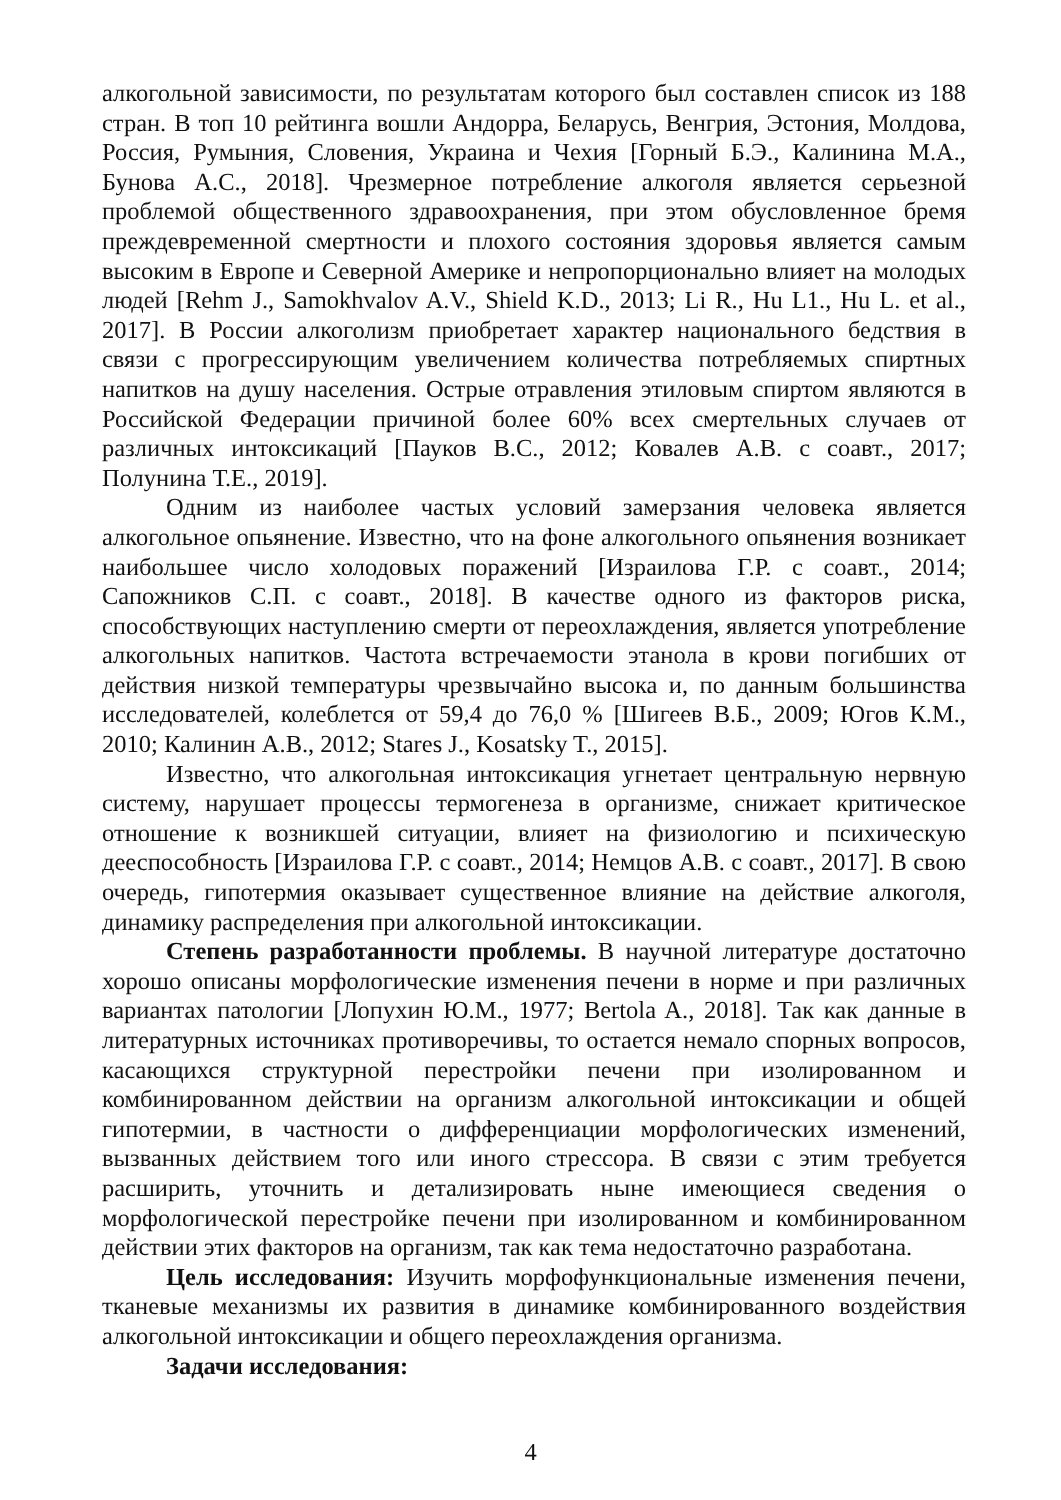алкогольной зависимости, по результатам которого был составлен список из 188 стран. В топ 10 рейтинга вошли Андорра, Беларусь, Венгрия, Эстония, Молдова, Россия, Румыния, Словения, Украина и Чехия [Горный Б.Э., Калинина М.А., Бунова А.С., 2018]. Чрезмерное потребление алкоголя является серьезной проблемой общественного здравоохранения, при этом обусловленное бремя преждевременной смертности и плохого состояния здоровья является самым высоким в Европе и Северной Америке и непропорционально влияет на молодых людей [Rehm J., Samokhvalov A.V., Shield K.D., 2013; Li R., Hu L1., Hu L. et al., 2017]. В России алкоголизм приобретает характер национального бедствия в связи с прогрессирующим увеличением количества потребляемых спиртных напитков на душу населения. Острые отравления этиловым спиртом являются в Российской Федерации причиной более 60% всех смертельных случаев от различных интоксикаций [Пауков В.С., 2012; Ковалев А.В. с соавт., 2017; Полунина Т.Е., 2019].
Одним из наиболее частых условий замерзания человека является алкогольное опьянение. Известно, что на фоне алкогольного опьянения возникает наибольшее число холодовых поражений [Израилова Г.Р. с соавт., 2014; Сапожников С.П. с соавт., 2018]. В качестве одного из факторов риска, способствующих наступлению смерти от переохлаждения, является употребление алкогольных напитков. Частота встречаемости этанола в крови погибших от действия низкой температуры чрезвычайно высока и, по данным большинства исследователей, колеблется от 59,4 до 76,0 % [Шигеев В.Б., 2009; Югов К.М., 2010; Калинин А.В., 2012; Stares J., Kosatsky T., 2015].
Известно, что алкогольная интоксикация угнетает центральную нервную систему, нарушает процессы термогенеза в организме, снижает критическое отношение к возникшей ситуации, влияет на физиологию и психическую дееспособность [Израилова Г.Р. с соавт., 2014; Немцов А.В. с соавт., 2017]. В свою очередь, гипотермия оказывает существенное влияние на действие алкоголя, динамику распределения при алкогольной интоксикации.
Степень разработанности проблемы. В научной литературе достаточно хорошо описаны морфологические изменения печени в норме и при различных вариантах патологии [Лопухин Ю.М., 1977; Bertola A., 2018]. Так как данные в литературных источниках противоречивы, то остается немало спорных вопросов, касающихся структурной перестройки печени при изолированном и комбинированном действии на организм алкогольной интоксикации и общей гипотермии, в частности о дифференциации морфологических изменений, вызванных действием того или иного стрессора. В связи с этим требуется расширить, уточнить и детализировать ныне имеющиеся сведения о морфологической перестройке печени при изолированном и комбинированном действии этих факторов на организм, так как тема недостаточно разработана.
Цель исследования: Изучить морфофункциональные изменения печени, тканевые механизмы их развития в динамике комбинированного воздействия алкогольной интоксикации и общего переохлаждения организма.
Задачи исследования:
4